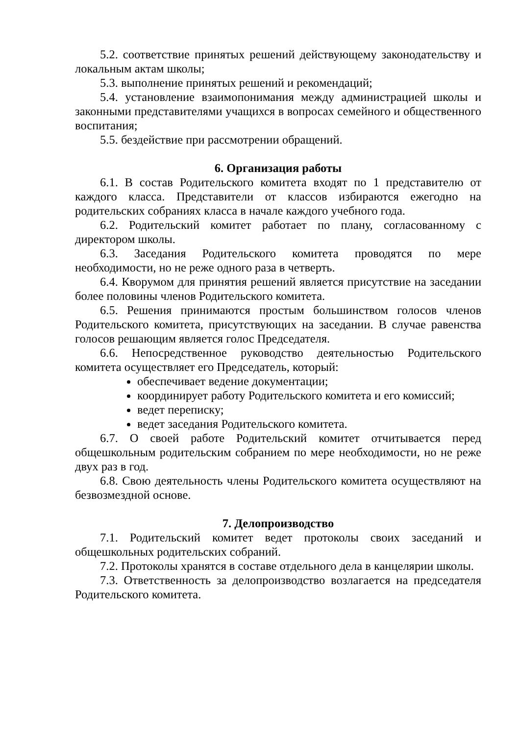5.2. соответствие принятых решений действующему законодательству и локальным актам школы;
5.3. выполнение принятых решений и рекомендаций;
5.4. установление взаимопонимания между администрацией школы и законными представителями учащихся в вопросах семейного и общественного воспитания;
5.5. бездействие при рассмотрении обращений.
6. Организация работы
6.1. В состав Родительского комитета входят по 1 представителю от каждого класса. Представители от классов избираются ежегодно на родительских собраниях класса в начале каждого учебного года.
6.2. Родительский комитет работает по плану, согласованному с директором школы.
6.3. Заседания Родительского комитета проводятся по мере необходимости, но не реже одного раза в четверть.
6.4. Кворумом для принятия решений является присутствие на заседании более половины членов Родительского комитета.
6.5. Решения принимаются простым большинством голосов членов Родительского комитета, присутствующих на заседании. В случае равенства голосов решающим является голос Председателя.
6.6. Непосредственное руководство деятельностью Родительского комитета осуществляет его Председатель, который:
обеспечивает ведение документации;
координирует работу Родительского комитета и его комиссий;
ведет переписку;
ведет заседания Родительского комитета.
6.7. О своей работе Родительский комитет отчитывается перед общешкольным родительским собранием по мере необходимости, но не реже двух раз в год.
6.8. Свою деятельность члены Родительского комитета осуществляют на безвозмездной основе.
7. Делопроизводство
7.1. Родительский комитет ведет протоколы своих заседаний и общешкольных родительских собраний.
7.2. Протоколы хранятся в составе отдельного дела в канцелярии школы.
7.3. Ответственность за делопроизводство возлагается на председателя Родительского комитета.